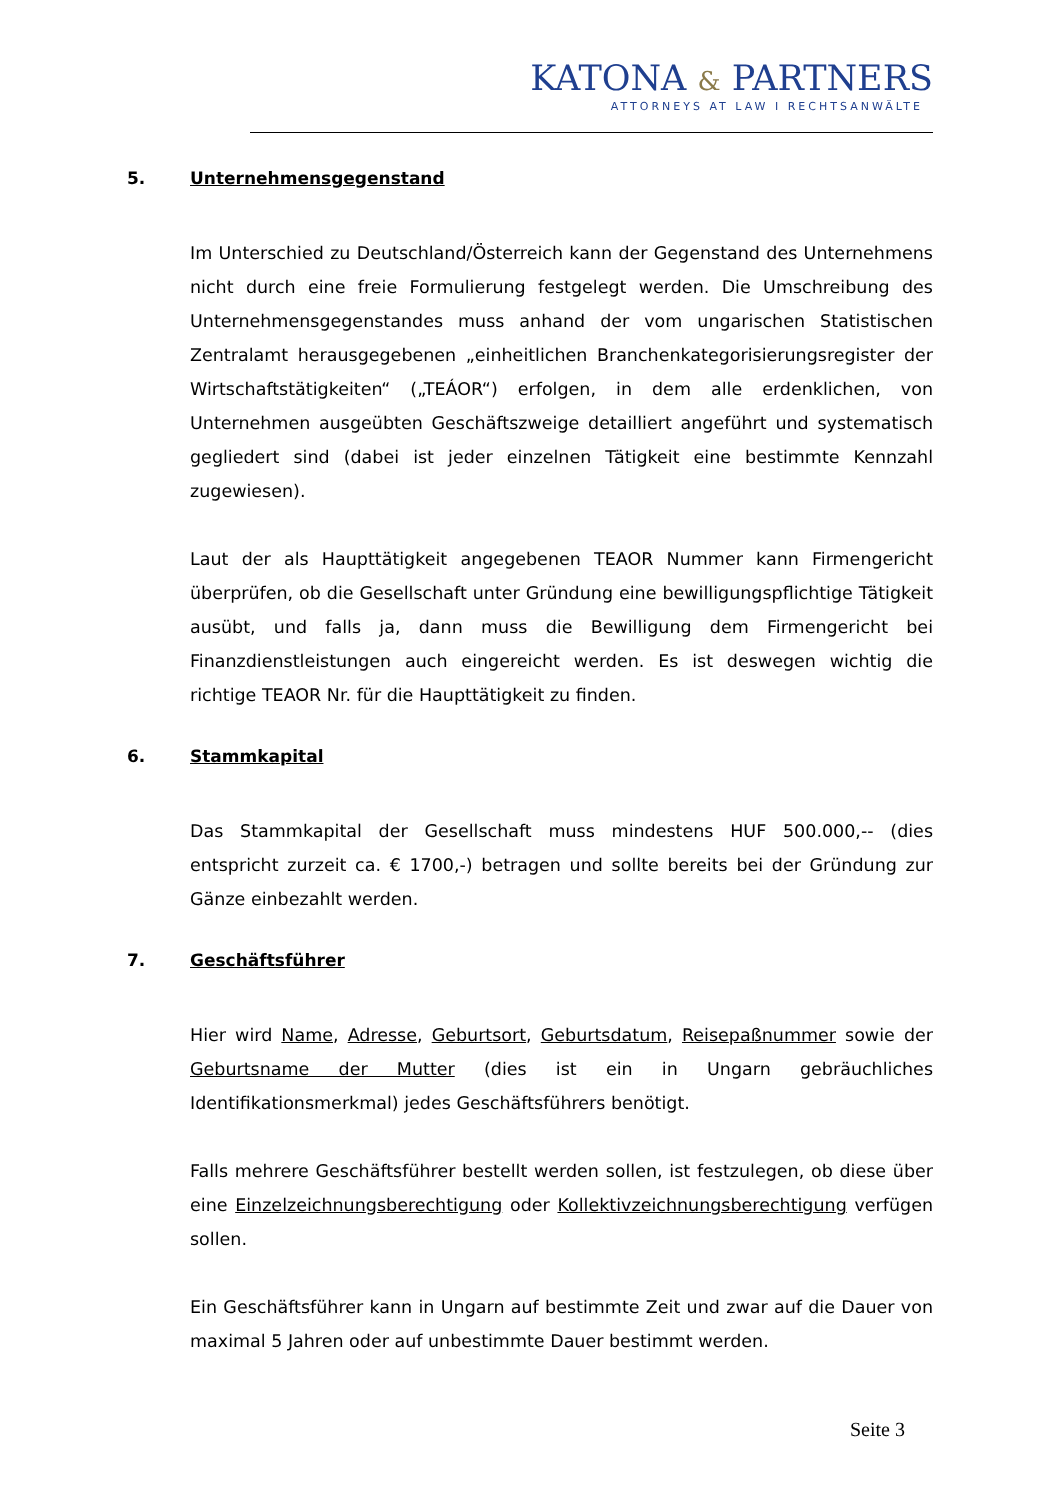KATONA & PARTNERS
ATTORNEYS AT LAW I RECHTSANWÄLTE
5. Unternehmensgegenstand
Im Unterschied zu Deutschland/Österreich kann der Gegenstand des Unternehmens nicht durch eine freie Formulierung festgelegt werden. Die Umschreibung des Unternehmensgegenstandes muss anhand der vom ungarischen Statistischen Zentralamt herausgegebenen „einheitlichen Branchenkategorisierungsregister der Wirtschaftstätigkeiten“ („TEÁOR“) erfolgen, in dem alle erdenklichen, von Unternehmen ausgeübten Geschäftszweige detailliert angeführt und systematisch gegliedert sind (dabei ist jeder einzelnen Tätigkeit eine bestimmte Kennzahl zugewiesen).
Laut der als Haupttätigkeit angegebenen TEAOR Nummer kann Firmengericht überprüfen, ob die Gesellschaft unter Gründung eine bewilligungspflichtige Tätigkeit ausübt, und falls ja, dann muss die Bewilligung dem Firmengericht bei Finanzdienstleistungen auch eingereicht werden. Es ist deswegen wichtig die richtige TEAOR Nr. für die Haupttätigkeit zu finden.
6. Stammkapital
Das Stammkapital der Gesellschaft muss mindestens HUF 500.000,-- (dies entspricht zurzeit ca. € 1700,-) betragen und sollte bereits bei der Gründung zur Gänze einbezahlt werden.
7. Geschäftsführer
Hier wird Name, Adresse, Geburtsort, Geburtsdatum, Reisepaßnummer sowie der Geburtsname der Mutter (dies ist ein in Ungarn gebräuchliches Identifikationsmerkmal) jedes Geschäftsführers benötigt.
Falls mehrere Geschäftsführer bestellt werden sollen, ist festzulegen, ob diese über eine Einzelzeichnungsberechtigung oder Kollektivzeichnungsberechtigung verfügen sollen.
Ein Geschäftsführer kann in Ungarn auf bestimmte Zeit und zwar auf die Dauer von maximal 5 Jahren oder auf unbestimmte Dauer bestimmt werden.
Seite 3